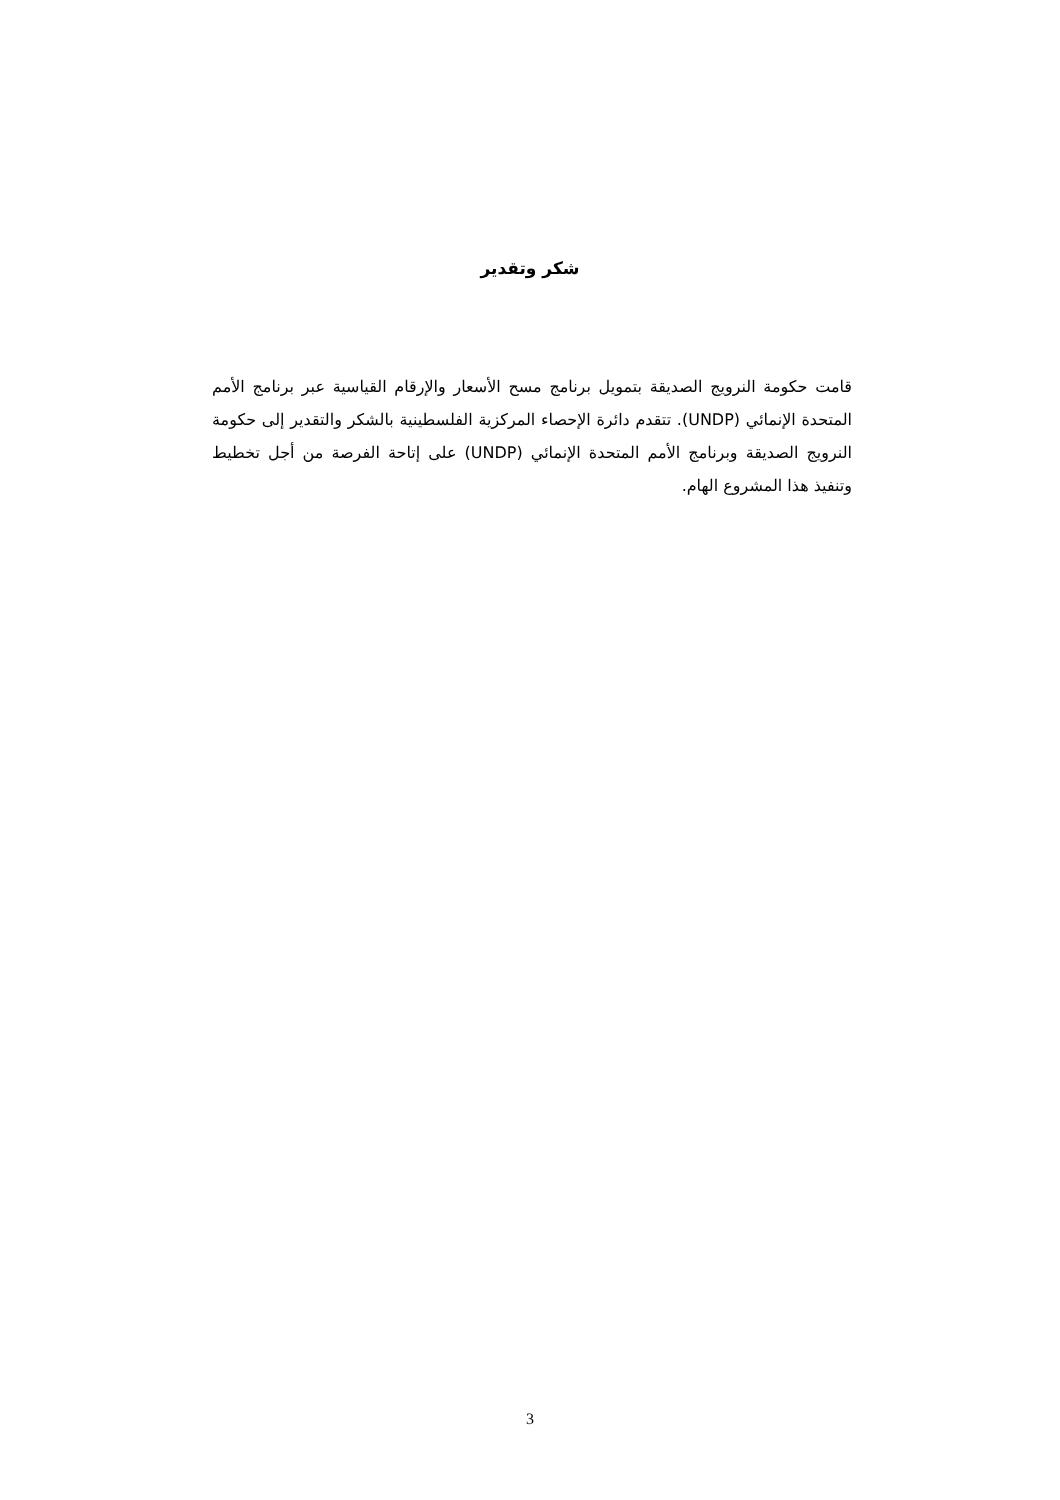شكر وتقدير
قامت حكومة النرويج الصديقة بتمويل برنامج مسح الأسعار والإرقام القياسية عبر برنامج الأمم المتحدة الإنمائي (UNDP). تتقدم دائرة الإحصاء المركزية الفلسطينية بالشكر والتقدير إلى حكومة النرويج الصديقة وبرنامج الأمم المتحدة الإنمائي (UNDP) على إتاحة الفرصة من أجل تخطيط وتنفيذ هذا المشروع الهام.
3